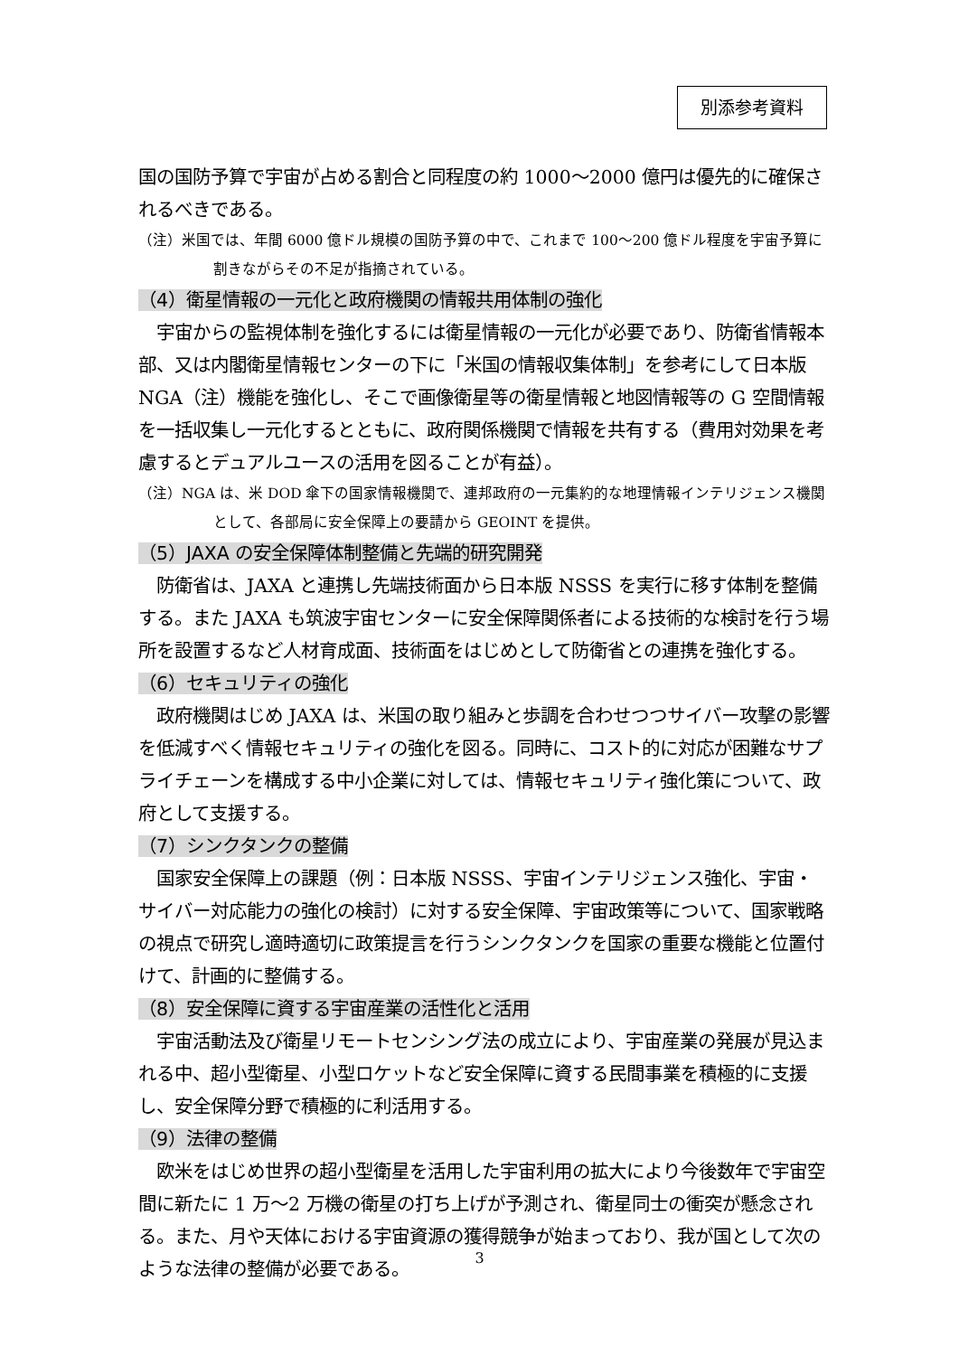別添参考資料
国の国防予算で宇宙が占める割合と同程度の約 1000～2000 億円は優先的に確保されるべきである。
（注）米国では、年間 6000 億ドル規模の国防予算の中で、これまで 100～200 億ドル程度を宇宙予算に割きながらその不足が指摘されている。
（4）衛星情報の一元化と政府機関の情報共用体制の強化
　宇宙からの監視体制を強化するには衛星情報の一元化が必要であり、防衛省情報本部、又は内閣衛星情報センターの下に「米国の情報収集体制」を参考にして日本版 NGA（注）機能を強化し、そこで画像衛星等の衛星情報と地図情報等の G 空間情報を一括収集し一元化するとともに、政府関係機関で情報を共有する（費用対効果を考慮するとデュアルユースの活用を図ることが有益）。
（注）NGA は、米 DOD 傘下の国家情報機関で、連邦政府の一元集約的な地理情報インテリジェンス機関として、各部局に安全保障上の要請から GEOINT を提供。
（5）JAXA の安全保障体制整備と先端的研究開発
　防衛省は、JAXA と連携し先端技術面から日本版 NSSS を実行に移す体制を整備する。また JAXA も筑波宇宙センターに安全保障関係者による技術的な検討を行う場所を設置するなど人材育成面、技術面をはじめとして防衛省との連携を強化する。
（6）セキュリティの強化
　政府機関はじめ JAXA は、米国の取り組みと歩調を合わせつつサイバー攻撃の影響を低減すべく情報セキュリティの強化を図る。同時に、コスト的に対応が困難なサプライチェーンを構成する中小企業に対しては、情報セキュリティ強化策について、政府として支援する。
（7）シンクタンクの整備
　国家安全保障上の課題（例：日本版 NSSS、宇宙インテリジェンス強化、宇宙・サイバー対応能力の強化の検討）に対する安全保障、宇宙政策等について、国家戦略の視点で研究し適時適切に政策提言を行うシンクタンクを国家の重要な機能と位置付けて、計画的に整備する。
（8）安全保障に資する宇宙産業の活性化と活用
　宇宙活動法及び衛星リモートセンシング法の成立により、宇宙産業の発展が見込まれる中、超小型衛星、小型ロケットなど安全保障に資する民間事業を積極的に支援し、安全保障分野で積極的に利活用する。
（9）法律の整備
　欧米をはじめ世界の超小型衛星を活用した宇宙利用の拡大により今後数年で宇宙空間に新たに 1 万～2 万機の衛星の打ち上げが予測され、衛星同士の衝突が懸念される。また、月や天体における宇宙資源の獲得競争が始まっており、我が国として次のような法律の整備が必要である。
3